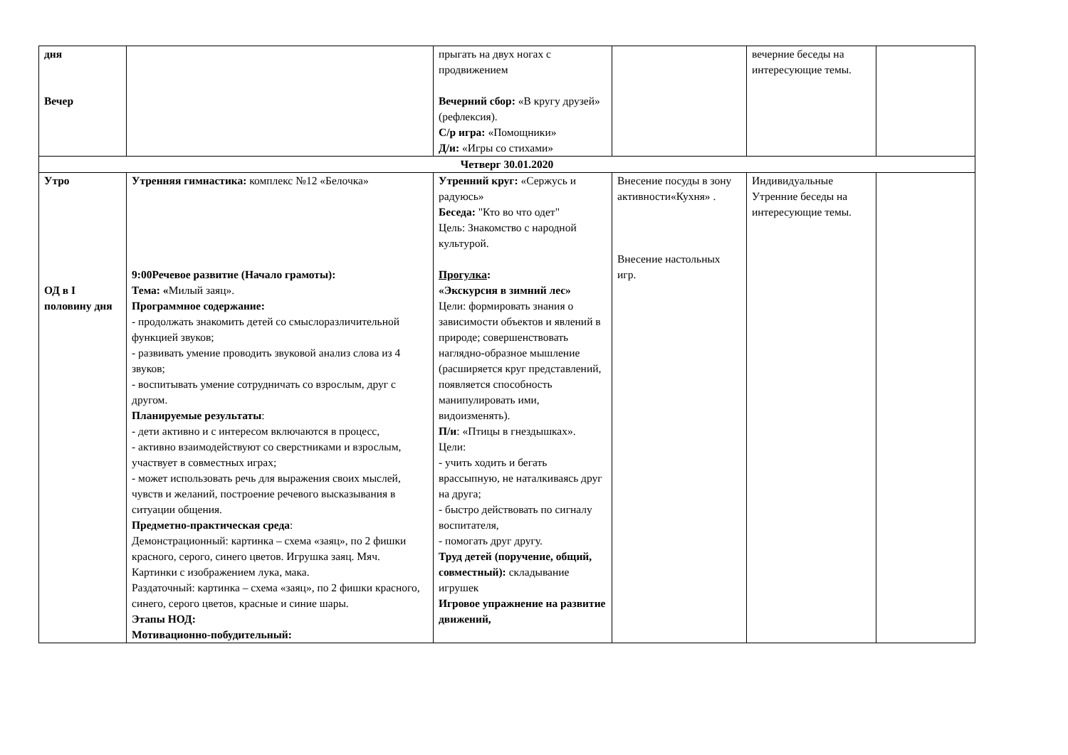| дня Вечер | | прыгать на двух ногах с продвижением Вечерний сбор: «В кругу друзей» (рефлексия). С/р игра: «Помощники» Д/и: «Игры со стихами» | | вечерние беседы на интересующие темы. | |
| Четверг 30.01.2020 | | | | | |
| Утро ОД в I половину дня | Утренняя гимнастика: комплекс №12 «Белочка» 9:00Речевое развитие (Начало грамоты): Тема: « Милый заяц». Программное содержание: - продолжать знакомить детей со смыслоразличительной функцией звуков; - развивать умение проводить звуковой анализ слова из 4 звуков; - воспитывать умение сотрудничать со взрослым, друг с другом. Планируемые результаты : - дети активно и с интересом включаются в процесс, - активно взаимодействуют со сверстниками и взрослым, участвует в совместных играх; - может использовать речь для выражения своих мыслей, чувств и желаний, построение речевого высказывания в ситуации общения. Предметно-практическая среда : Демонстрационный: картинка – схема «заяц», по 2 фишки красного, серого, синего цветов. Игрушка заяц. Мяч. Картинки с изображением лука, мака. Раздаточный: картинка – схема «заяц», по 2 фишки красного, синего, серого цветов, красные и синие шары. Этапы НОД: Мотивационно-побудительный: | Утренний круг: «Сержусь и радуюсь» Беседа: "Кто во что одет" Цель: Знакомство с народной культурой. Прогулка : «Экскурсия в зимний лес» Цели: формировать знания о зависимости объектов и явлений в природе; совершенствовать наглядно-образное мышление (расширяется круг представлений, появляется способность манипулировать ими, видоизменять). П/и : «Птицы в гнездышках». Цели: - учить ходить и бегать врассыпную, не наталкиваясь друг на друга; - быстро действовать по сигналу воспитателя, - помогать друг другу. Труд детей (поручение, общий, совместный): складывание игрушек Игровое упражнение на развитие движений, | Внесение посуды в зону активности«Кухня» . Внесение настольных игр. | Индивидуальные Утренние беседы на интересующие темы. | |